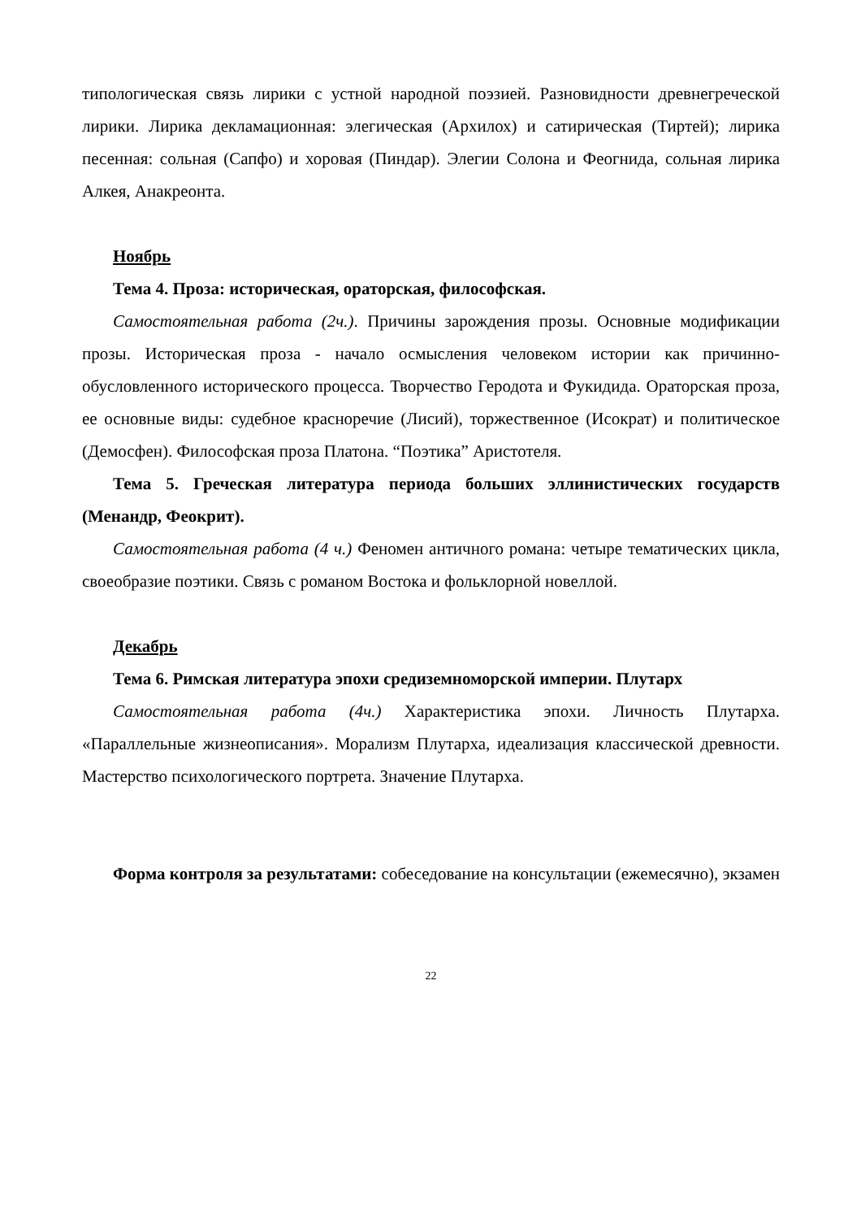типологическая связь лирики с устной народной поэзией. Разновидности древнегреческой лирики. Лирика декламационная: элегическая (Архилох) и сатирическая (Тиртей); лирика песенная: сольная (Сапфо) и хоровая (Пиндар). Элегии Солона и Феогнида, сольная лирика Алкея, Анакреонта.
Ноябрь
Тема 4. Проза: историческая, ораторская, философская.
Самостоятельная работа (2ч.). Причины зарождения прозы. Основные модификации прозы. Историческая проза - начало осмысления человеком истории как причинно-обусловленного исторического процесса. Творчество Геродота и Фукидида. Ораторская проза, ее основные виды: судебное красноречие (Лисий), торжественное (Исократ) и политическое (Демосфен). Философская проза Платона. “Поэтика” Аристотеля.
Тема 5. Греческая литература периода больших эллинистических государств (Менандр, Феокрит).
Самостоятельная работа (4 ч.) Феномен античного романа: четыре тематических цикла, своеобразие поэтики. Связь с романом Востока и фольклорной новеллой.
Декабрь
Тема 6. Римская литература эпохи средиземноморской империи. Плутарх
Самостоятельная работа (4ч.) Характеристика эпохи. Личность Плутарха. «Параллельные жизнеописания». Морализм Плутарха, идеализация классической древности. Мастерство психологического портрета. Значение Плутарха.
Форма контроля за результатами: собеседование на консультации (ежемесячно), экзамен
22